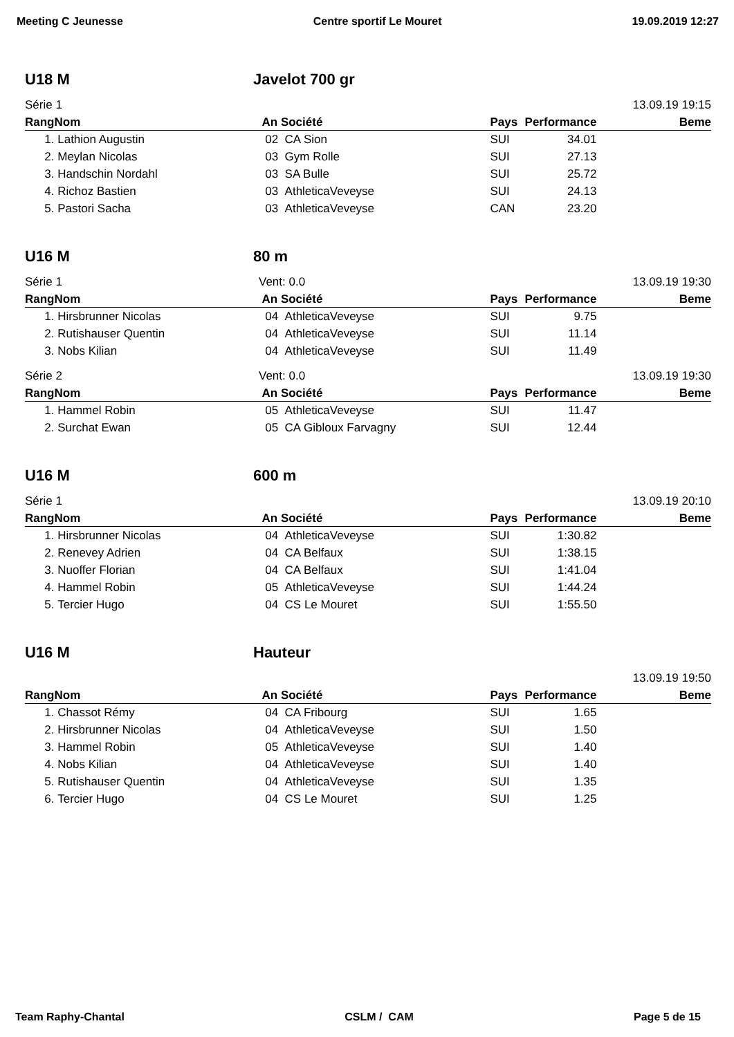Meeting C Jeunesse Centre sportif Le Mouret 19.09.2019 12:27
U18 M Javelot 700 gr
Série 1 13.09.19 19:15
| Rang | Nom | An Société | Pays | Performance | Beme |
| --- | --- | --- | --- | --- | --- |
| 1. | Lathion Augustin | 02 CA Sion | SUI | 34.01 | |
| 2. | Meylan Nicolas | 03 Gym Rolle | SUI | 27.13 | |
| 3. | Handschin Nordahl | 03 SA Bulle | SUI | 25.72 | |
| 4. | Richoz Bastien | 03 AthleticaVeveyse | SUI | 24.13 | |
| 5. | Pastori Sacha | 03 AthleticaVeveyse | CAN | 23.20 | |
U16 M 80 m
Série 1 Vent: 0.0 13.09.19 19:30
| Rang | Nom | An Société | Pays | Performance | Beme |
| --- | --- | --- | --- | --- | --- |
| 1. | Hirsbrunner Nicolas | 04 AthleticaVeveyse | SUI | 9.75 | |
| 2. | Rutishauser Quentin | 04 AthleticaVeveyse | SUI | 11.14 | |
| 3. | Nobs Kilian | 04 AthleticaVeveyse | SUI | 11.49 | |
Série 2 Vent: 0.0 13.09.19 19:30
| Rang | Nom | An Société | Pays | Performance | Beme |
| --- | --- | --- | --- | --- | --- |
| 1. | Hammel Robin | 05 AthleticaVeveyse | SUI | 11.47 | |
| 2. | Surchat Ewan | 05 CA Gibloux Farvagny | SUI | 12.44 | |
U16 M 600 m
Série 1 13.09.19 20:10
| Rang | Nom | An Société | Pays | Performance | Beme |
| --- | --- | --- | --- | --- | --- |
| 1. | Hirsbrunner Nicolas | 04 AthleticaVeveyse | SUI | 1:30.82 | |
| 2. | Renevey Adrien | 04 CA Belfaux | SUI | 1:38.15 | |
| 3. | Nuoffer Florian | 04 CA Belfaux | SUI | 1:41.04 | |
| 4. | Hammel Robin | 05 AthleticaVeveyse | SUI | 1:44.24 | |
| 5. | Tercier Hugo | 04 CS Le Mouret | SUI | 1:55.50 | |
U16 M Hauteur
13.09.19 19:50
| Rang | Nom | An Société | Pays | Performance | Beme |
| --- | --- | --- | --- | --- | --- |
| 1. | Chassot Rémy | 04 CA Fribourg | SUI | 1.65 | |
| 2. | Hirsbrunner Nicolas | 04 AthleticaVeveyse | SUI | 1.50 | |
| 3. | Hammel Robin | 05 AthleticaVeveyse | SUI | 1.40 | |
| 4. | Nobs Kilian | 04 AthleticaVeveyse | SUI | 1.40 | |
| 5. | Rutishauser Quentin | 04 AthleticaVeveyse | SUI | 1.35 | |
| 6. | Tercier Hugo | 04 CS Le Mouret | SUI | 1.25 | |
Team Raphy-Chantal CSLM / CAM Page 5 de 15